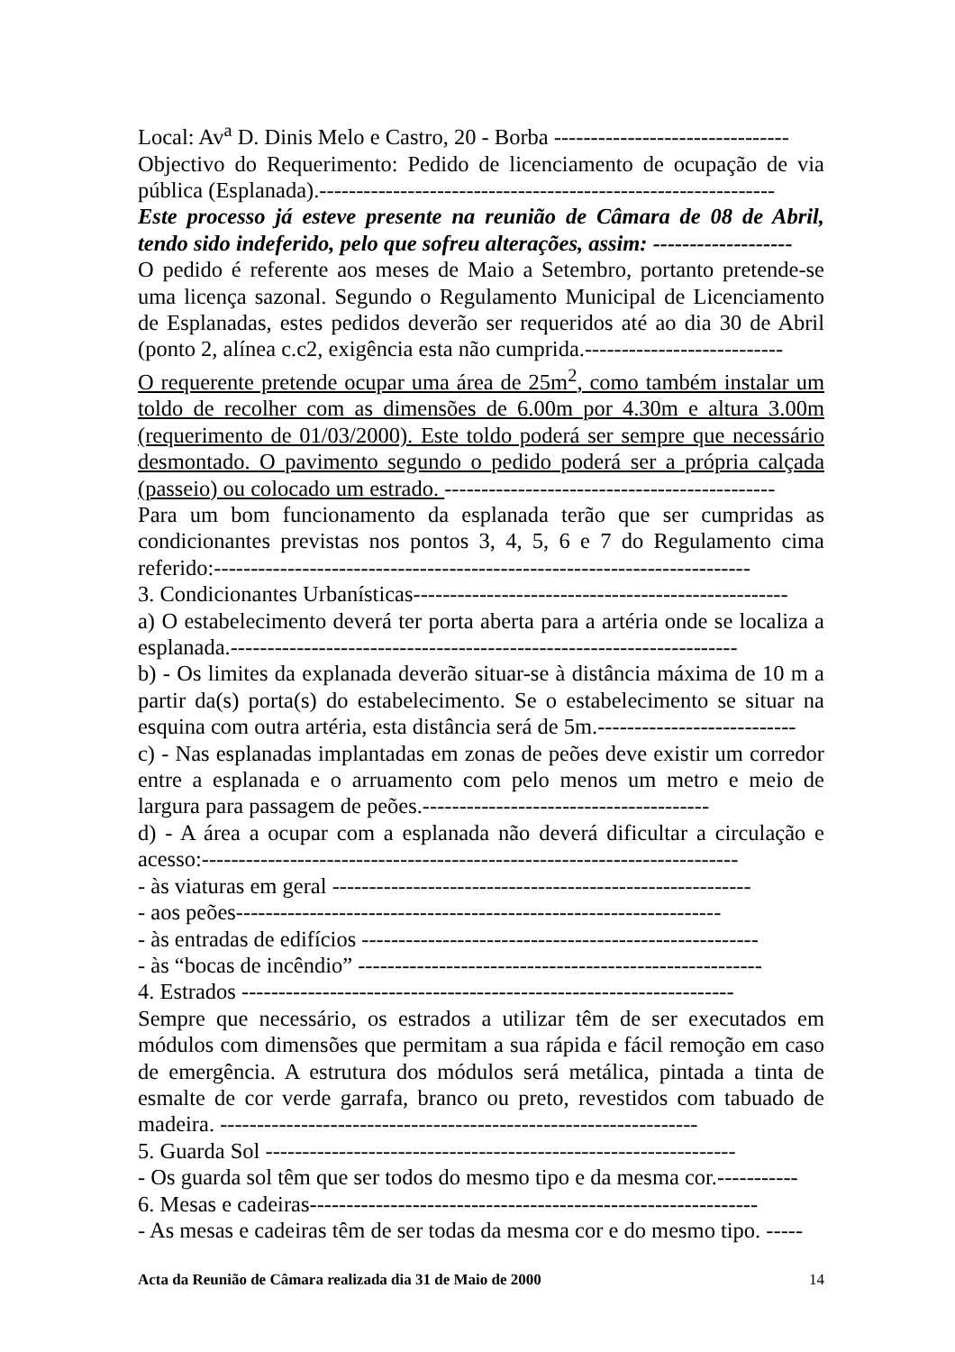Local: Av<sup>a</sup> D. Dinis Melo e Castro, 20 - Borba --------------------------------
Objectivo do Requerimento: Pedido de licenciamento de ocupação de via pública (Esplanada).--------------------------------------------------------------
Este processo já esteve presente na reunião de Câmara de 08 de Abril, tendo sido indeferido, pelo que sofreu alterações, assim: -------------------
O pedido é referente aos meses de Maio a Setembro, portanto pretende-se uma licença sazonal. Segundo o Regulamento Municipal de Licenciamento de Esplanadas, estes pedidos deverão ser requeridos até ao dia 30 de Abril (ponto 2, alínea c.c2, exigência esta não cumprida.---------------------------
O requerente pretende ocupar uma área de 25m<sup>2</sup>, como também instalar um toldo de recolher com as dimensões de 6.00m por 4.30m e altura 3.00m (requerimento de 01/03/2000). Este toldo poderá ser sempre que necessário desmontado. O pavimento segundo o pedido poderá ser a própria calçada (passeio) ou colocado um estrado. ---------------------------------------------
Para um bom funcionamento da esplanada terão que ser cumpridas as condicionantes previstas nos pontos 3, 4, 5, 6 e 7 do Regulamento cima referido:-------------------------------------------------------------------------
3. Condicionantes Urbanísticas---------------------------------------------------
a) O estabelecimento deverá ter porta aberta para a artéria onde se localiza a esplanada.---------------------------------------------------------------------
b) - Os limites da explanada deverão situar-se à distância máxima de 10 m a partir da(s) porta(s) do estabelecimento. Se o estabelecimento se situar na esquina com outra artéria, esta distância será de 5m.---------------------------
c) - Nas esplanadas implantadas em zonas de peões deve existir um corredor entre a esplanada e o arruamento com pelo menos um metro e meio de largura para passagem de peões.---------------------------------------
d) - A área a ocupar com a esplanada não deverá dificultar a circulação e acesso:-------------------------------------------------------------------------
- às viaturas em geral ---------------------------------------------------------
- aos peões------------------------------------------------------------------
- às entradas de edifícios ------------------------------------------------------
- às “bocas de incêndio” -------------------------------------------------------
4. Estrados -------------------------------------------------------------------
Sempre que necessário, os estrados a utilizar têm de ser executados em módulos com dimensões que permitam a sua rápida e fácil remoção em caso de emergência. A estrutura dos módulos será metálica, pintada a tinta de esmalte de cor verde garrafa, branco ou preto, revestidos com tabuado de madeira. -----------------------------------------------------------------
5. Guarda Sol ----------------------------------------------------------------
- Os guarda sol têm que ser todos do mesmo tipo e da mesma cor.-----------
6. Mesas e cadeiras-------------------------------------------------------------
- As mesas e cadeiras têm de ser todas da mesma cor e do mesmo tipo. -----
Acta da Reunião de Câmara realizada dia 31 de Maio de 2000 14